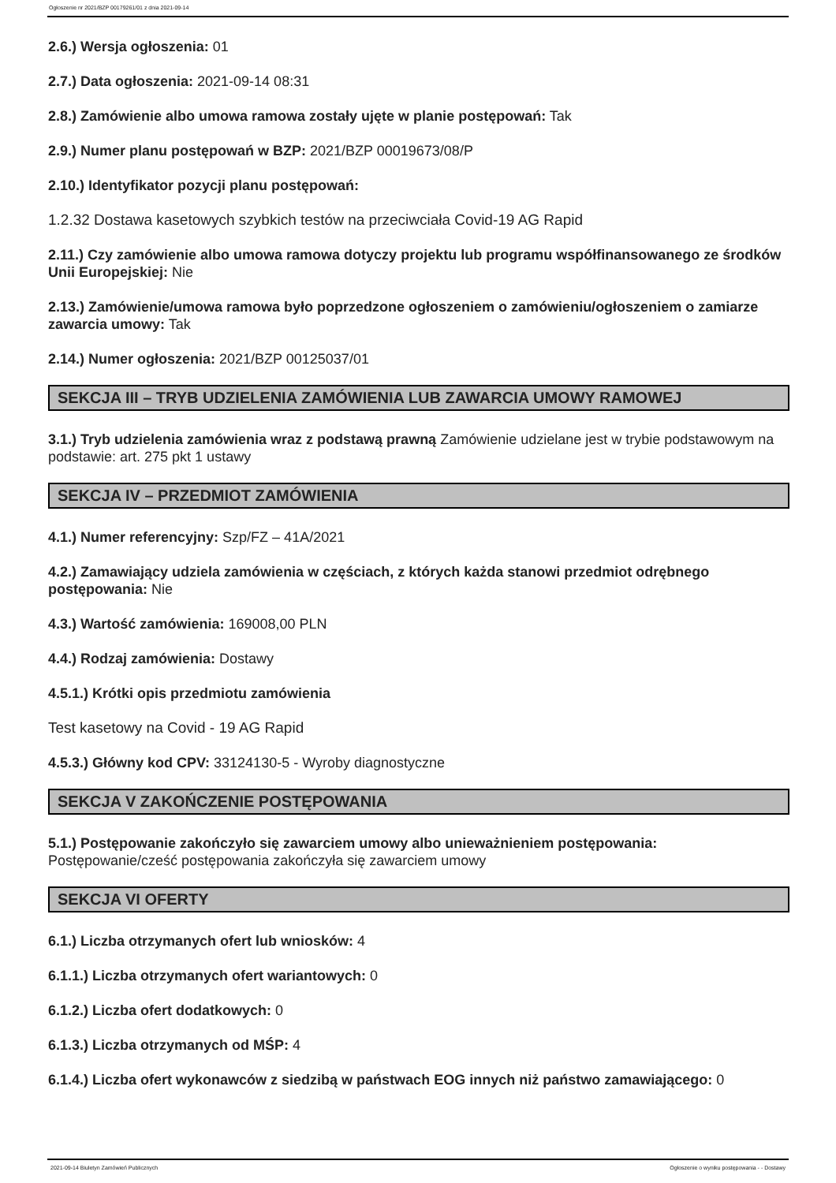Ogłoszenie nr 2021/BZP 00179261/01 z dnia 2021-09-14
2.6.) Wersja ogłoszenia: 01
2.7.) Data ogłoszenia: 2021-09-14 08:31
2.8.) Zamówienie albo umowa ramowa zostały ujęte w planie postępowań: Tak
2.9.) Numer planu postępowań w BZP: 2021/BZP 00019673/08/P
2.10.) Identyfikator pozycji planu postępowań:
1.2.32 Dostawa kasetowych szybkich testów na przeciwciała Covid-19 AG Rapid
2.11.) Czy zamówienie albo umowa ramowa dotyczy projektu lub programu współfinansowanego ze środków Unii Europejskiej: Nie
2.13.) Zamówienie/umowa ramowa było poprzedzone ogłoszeniem o zamówieniu/ogłoszeniem o zamiarze zawarcia umowy: Tak
2.14.) Numer ogłoszenia: 2021/BZP 00125037/01
SEKCJA III – TRYB UDZIELENIA ZAMÓWIENIA LUB ZAWARCIA UMOWY RAMOWEJ
3.1.) Tryb udzielenia zamówienia wraz z podstawą prawną Zamówienie udzielane jest w trybie podstawowym na podstawie: art. 275 pkt 1 ustawy
SEKCJA IV – PRZEDMIOT ZAMÓWIENIA
4.1.) Numer referencyjny: Szp/FZ – 41A/2021
4.2.) Zamawiający udziela zamówienia w częściach, z których każda stanowi przedmiot odrębnego postępowania: Nie
4.3.) Wartość zamówienia: 169008,00 PLN
4.4.) Rodzaj zamówienia: Dostawy
4.5.1.) Krótki opis przedmiotu zamówienia
Test kasetowy na Covid - 19 AG Rapid
4.5.3.) Główny kod CPV: 33124130-5 - Wyroby diagnostyczne
SEKCJA V ZAKOŃCZENIE POSTĘPOWANIA
5.1.) Postępowanie zakończyło się zawarciem umowy albo unieważnieniem postępowania: Postępowanie/cześć postępowania zakończyła się zawarciem umowy
SEKCJA VI OFERTY
6.1.) Liczba otrzymanych ofert lub wniosków: 4
6.1.1.) Liczba otrzymanych ofert wariantowych: 0
6.1.2.) Liczba ofert dodatkowych: 0
6.1.3.) Liczba otrzymanych od MŚP: 4
6.1.4.) Liczba ofert wykonawców z siedzibą w państwach EOG innych niż państwo zamawiającego: 0
2021-09-14 Biuletyn Zamówień Publicznych Ogłoszenie o wyniku postępowania - - Dostawy